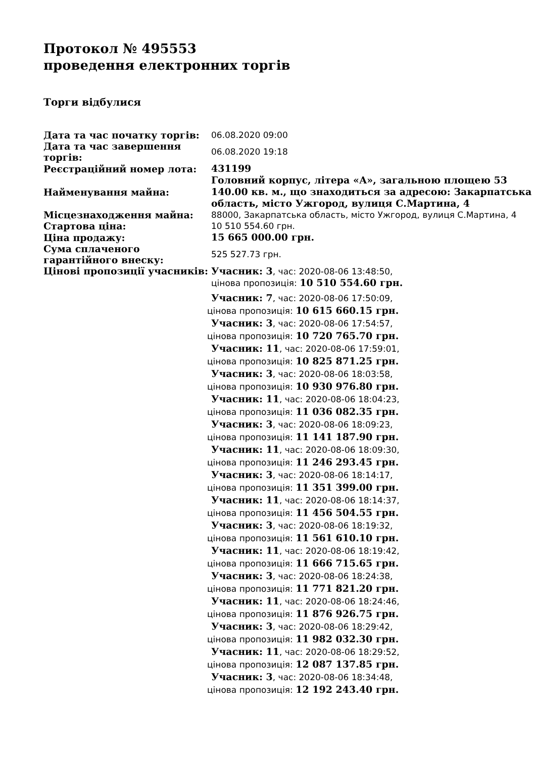Протокол № 495553
проведення електронних торгів
Торги відбулися
| Дата та час початку торгів: | 06.08.2020 09:00 |
| Дата та час завершення торгів: | 06.08.2020 19:18 |
| Реєстраційний номер лота: | 431199 |
| Найменування майна: | Головний корпус, літера «А», загальною площею 53 140.00 кв. м., що знаходиться за адресою: Закарпатська область, місто Ужгород, вулиця С.Мартина, 4 |
| Місцезнаходження майна: | 88000, Закарпатська область, місто Ужгород, вулиця С.Мартина, 4 |
| Стартова ціна: | 10 510 554.60 грн. |
| Ціна продажу: | 15 665 000.00 грн. |
| Сума сплаченого гарантійного внеску: | 525 527.73 грн. |
| Цінові пропозиції учасників: | Учасник: 3 , час: 2020-08-06 13:48:50, цінова пропозиція: 10 510 554.60 грн. Учасник: 7 , час: 2020-08-06 17:50:09, цінова пропозиція: 10 615 660.15 грн. Учасник: 3 , час: 2020-08-06 17:54:57, цінова пропозиція: 10 720 765.70 грн. Учасник: 11 , час: 2020-08-06 17:59:01, цінова пропозиція: 10 825 871.25 грн. Учасник: 3 , час: 2020-08-06 18:03:58, цінова пропозиція: 10 930 976.80 грн. Учасник: 11 , час: 2020-08-06 18:04:23, цінова пропозиція: 11 036 082.35 грн. Учасник: 3 , час: 2020-08-06 18:09:23, цінова пропозиція: 11 141 187.90 грн. Учасник: 11 , час: 2020-08-06 18:09:30, цінова пропозиція: 11 246 293.45 грн. Учасник: 3 , час: 2020-08-06 18:14:17, цінова пропозиція: 11 351 399.00 грн. Учасник: 11 , час: 2020-08-06 18:14:37, цінова пропозиція: 11 456 504.55 грн. Учасник: 3 , час: 2020-08-06 18:19:32, цінова пропозиція: 11 561 610.10 грн. Учасник: 11 , час: 2020-08-06 18:19:42, цінова пропозиція: 11 666 715.65 грн. Учасник: 3 , час: 2020-08-06 18:24:38, цінова пропозиція: 11 771 821.20 грн. Учасник: 11 , час: 2020-08-06 18:24:46, цінова пропозиція: 11 876 926.75 грн. Учасник: 3 , час: 2020-08-06 18:29:42, цінова пропозиція: 11 982 032.30 грн. Учасник: 11 , час: 2020-08-06 18:29:52, цінова пропозиція: 12 087 137.85 грн. Учасник: 3 , час: 2020-08-06 18:34:48, цінова пропозиція: 12 192 243.40 грн. |